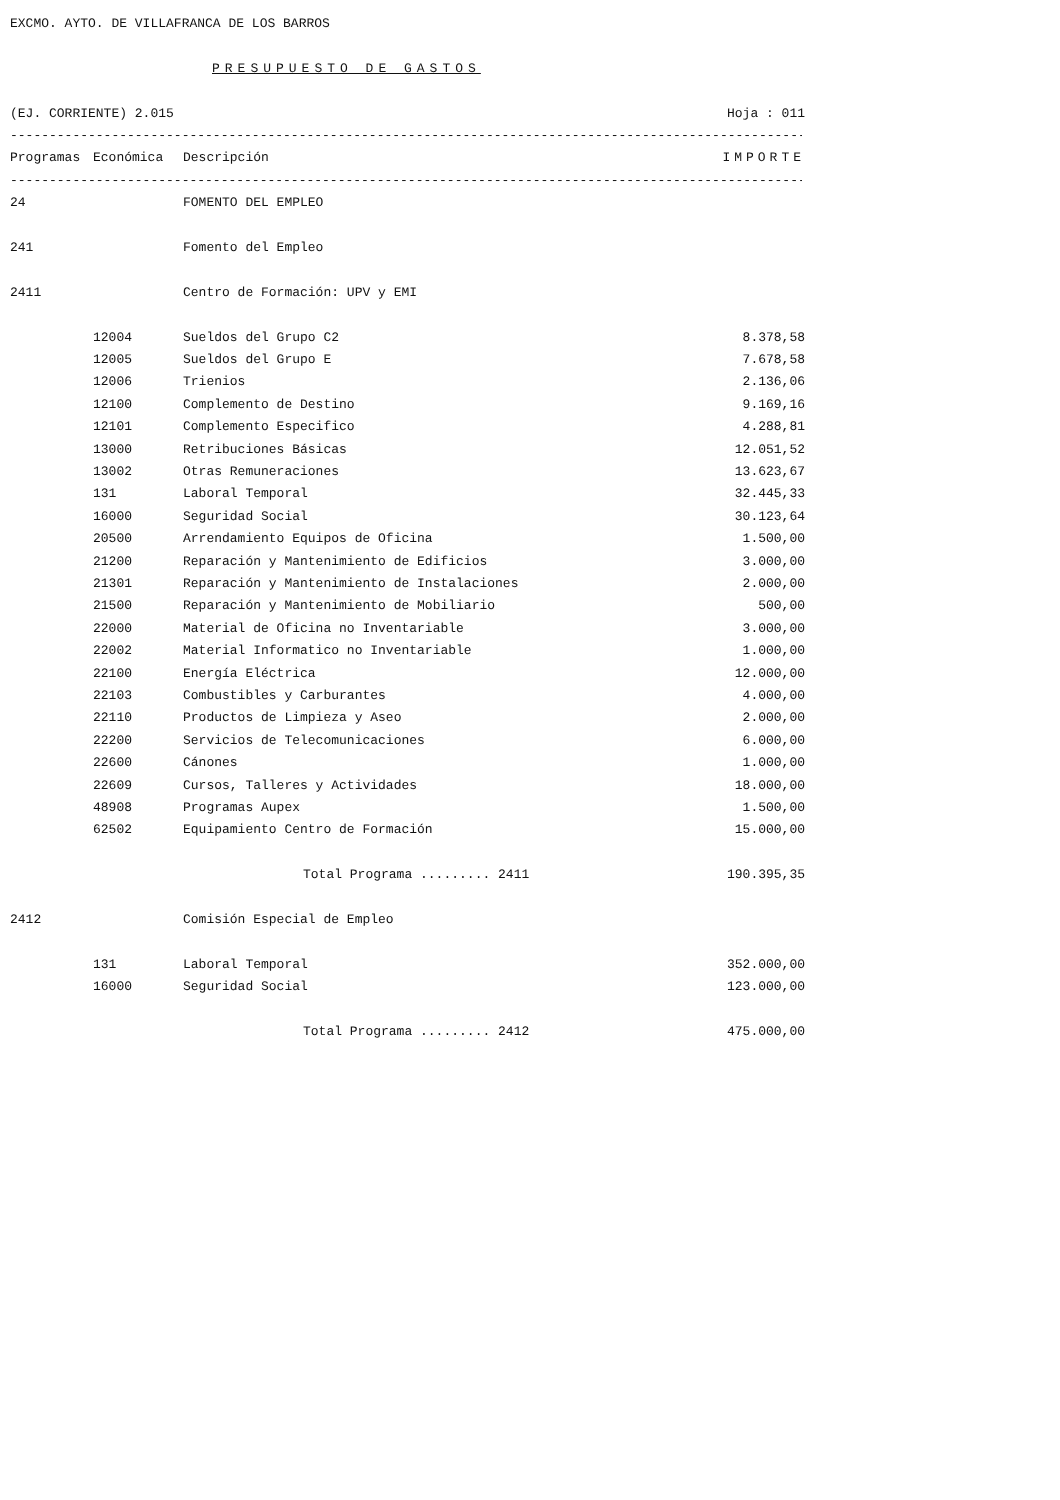EXCMO. AYTO. DE VILLAFRANCA DE LOS BARROS
PRESUPUESTO DE GASTOS
(EJ. CORRIENTE) 2.015 Hoja : 011
------------------------------------------------------------------------------------------------------------------
| Programas | Económica | Descripción | IMPORTE |
| --- | --- | --- | --- |
------------------------------------------------------------------------------------------------------------------
| 24 | | FOMENTO DEL EMPLEO | |
| 241 | | Fomento del Empleo | |
| 2411 | | Centro de Formación: UPV y EMI | |
| | 12004 | Sueldos del Grupo C2 | 8.378,58 |
| | 12005 | Sueldos del Grupo E | 7.678,58 |
| | 12006 | Trienios | 2.136,06 |
| | 12100 | Complemento de Destino | 9.169,16 |
| | 12101 | Complemento Especifico | 4.288,81 |
| | 13000 | Retribuciones Básicas | 12.051,52 |
| | 13002 | Otras Remuneraciones | 13.623,67 |
| | 131 | Laboral Temporal | 32.445,33 |
| | 16000 | Seguridad Social | 30.123,64 |
| | 20500 | Arrendamiento Equipos de Oficina | 1.500,00 |
| | 21200 | Reparación y Mantenimiento de Edificios | 3.000,00 |
| | 21301 | Reparación y Mantenimiento de Instalaciones | 2.000,00 |
| | 21500 | Reparación y Mantenimiento de Mobiliario | 500,00 |
| | 22000 | Material de Oficina no Inventariable | 3.000,00 |
| | 22002 | Material Informatico no Inventariable | 1.000,00 |
| | 22100 | Energía Eléctrica | 12.000,00 |
| | 22103 | Combustibles y Carburantes | 4.000,00 |
| | 22110 | Productos de Limpieza y Aseo | 2.000,00 |
| | 22200 | Servicios de Telecomunicaciones | 6.000,00 |
| | 22600 | Cánones | 1.000,00 |
| | 22609 | Cursos, Talleres y Actividades | 18.000,00 |
| | 48908 | Programas Aupex | 1.500,00 |
| | 62502 | Equipamiento Centro de Formación | 15.000,00 |
| | | Total Programa ......... 2411 | 190.395,35 |
| 2412 | | Comisión Especial de Empleo | |
| | 131 | Laboral Temporal | 352.000,00 |
| | 16000 | Seguridad Social | 123.000,00 |
| | | Total Programa ......... 2412 | 475.000,00 |